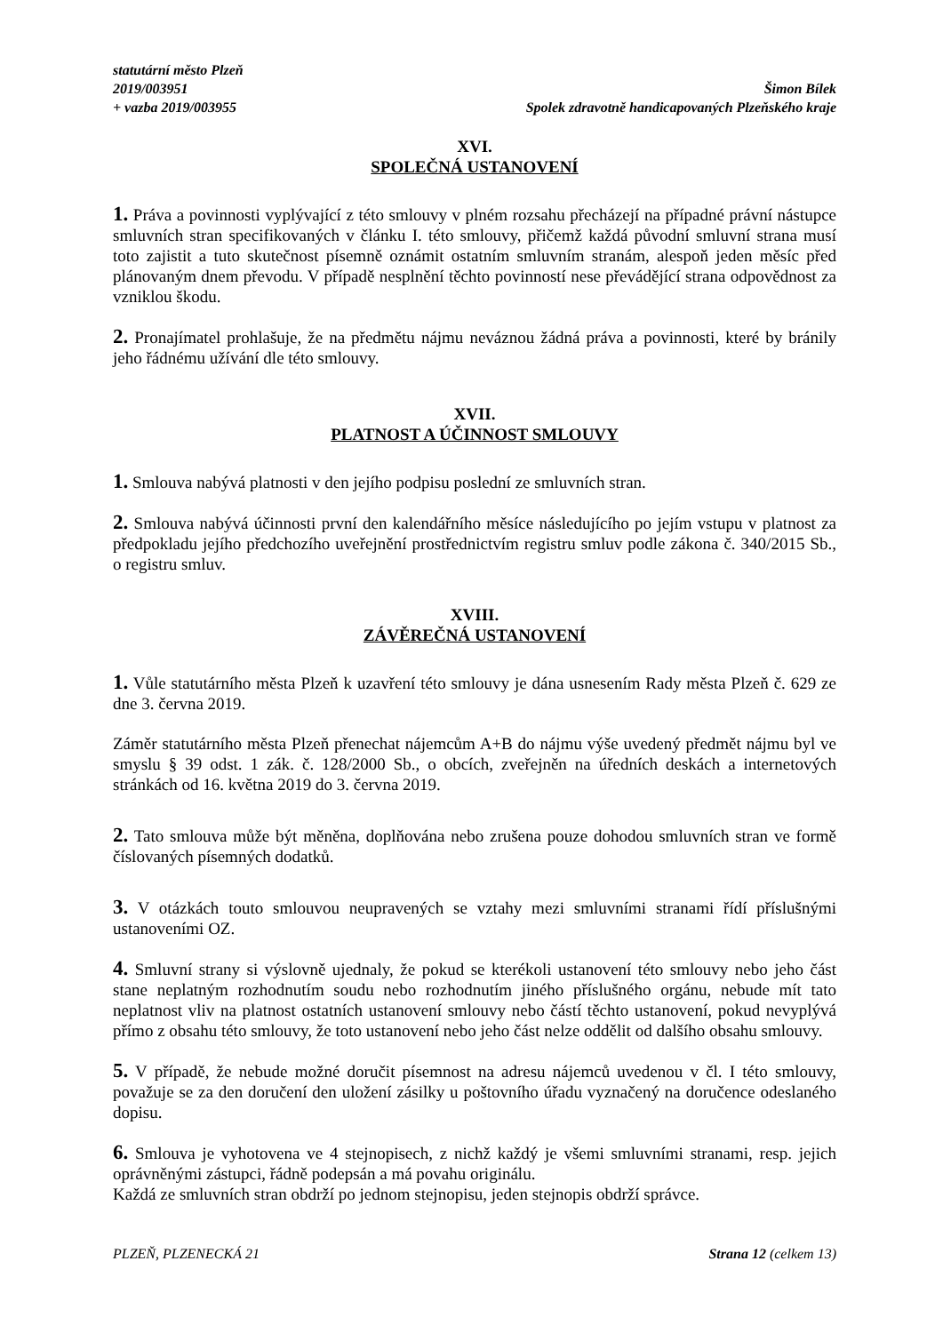statutární město Plzeň
2019/003951
+ vazba 2019/003955
Šimon Bílek
Spolek zdravotně handicapovaných Plzeňského kraje
XVI.
SPOLEČNÁ USTANOVENÍ
1. Práva a povinnosti vyplývající z této smlouvy v plném rozsahu přecházejí na případné právní nástupce smluvních stran specifikovaných v článku I. této smlouvy, přičemž každá původní smluvní strana musí toto zajistit a tuto skutečnost písemně oznámit ostatním smluvním stranám, alespoň jeden měsíc před plánovaným dnem převodu. V případě nesplnění těchto povinností nese převádějící strana odpovědnost za vzniklou škodu.
2. Pronajímatel prohlašuje, že na předmětu nájmu neváznou žádná práva a povinnosti, které by bránily jeho řádnému užívání dle této smlouvy.
XVII.
PLATNOST A ÚČINNOST SMLOUVY
1. Smlouva nabývá platnosti v den jejího podpisu poslední ze smluvních stran.
2. Smlouva nabývá účinnosti první den kalendářního měsíce následujícího po jejím vstupu v platnost za předpokladu jejího předchozího uveřejnění prostřednictvím registru smluv podle zákona č. 340/2015 Sb., o registru smluv.
XVIII.
ZÁVĚREČNÁ USTANOVENÍ
1. Vůle statutárního města Plzeň k uzavření této smlouvy je dána usnesením Rady města Plzeň č. 629 ze dne 3. června 2019.
Záměr statutárního města Plzeň přenechat nájemcům A+B do nájmu výše uvedený předmět nájmu byl ve smyslu § 39 odst. 1 zák. č. 128/2000 Sb., o obcích, zveřejněn na úředních deskách a internetových stránkách od 16. května 2019 do 3. června 2019.
2. Tato smlouva může být měněna, doplňována nebo zrušena pouze dohodou smluvních stran ve formě číslovaných písemných dodatků.
3. V otázkách touto smlouvou neupravených se vztahy mezi smluvními stranami řídí příslušnými ustanoveními OZ.
4. Smluvní strany si výslovně ujednaly, že pokud se kterékoli ustanovení této smlouvy nebo jeho část stane neplatným rozhodnutím soudu nebo rozhodnutím jiného příslušného orgánu, nebude mít tato neplatnost vliv na platnost ostatních ustanovení smlouvy nebo částí těchto ustanovení, pokud nevyplývá přímo z obsahu této smlouvy, že toto ustanovení nebo jeho část nelze oddělit od dalšího obsahu smlouvy.
5. V případě, že nebude možné doručit písemnost na adresu nájemců uvedenou v čl. I této smlouvy, považuje se za den doručení den uložení zásilky u poštovního úřadu vyznačený na doručence odeslaného dopisu.
6. Smlouva je vyhotovena ve 4 stejnopisech, z nichž každý je všemi smluvními stranami, resp. jejich oprávněnými zástupci, řádně podepsán a má povahu originálu.
Každá ze smluvních stran obdrží po jednom stejnopisu, jeden stejnopis obdrží správce.
PLZEŇ, PLZENECKÁ 21 Strana 12 (celkem 13)